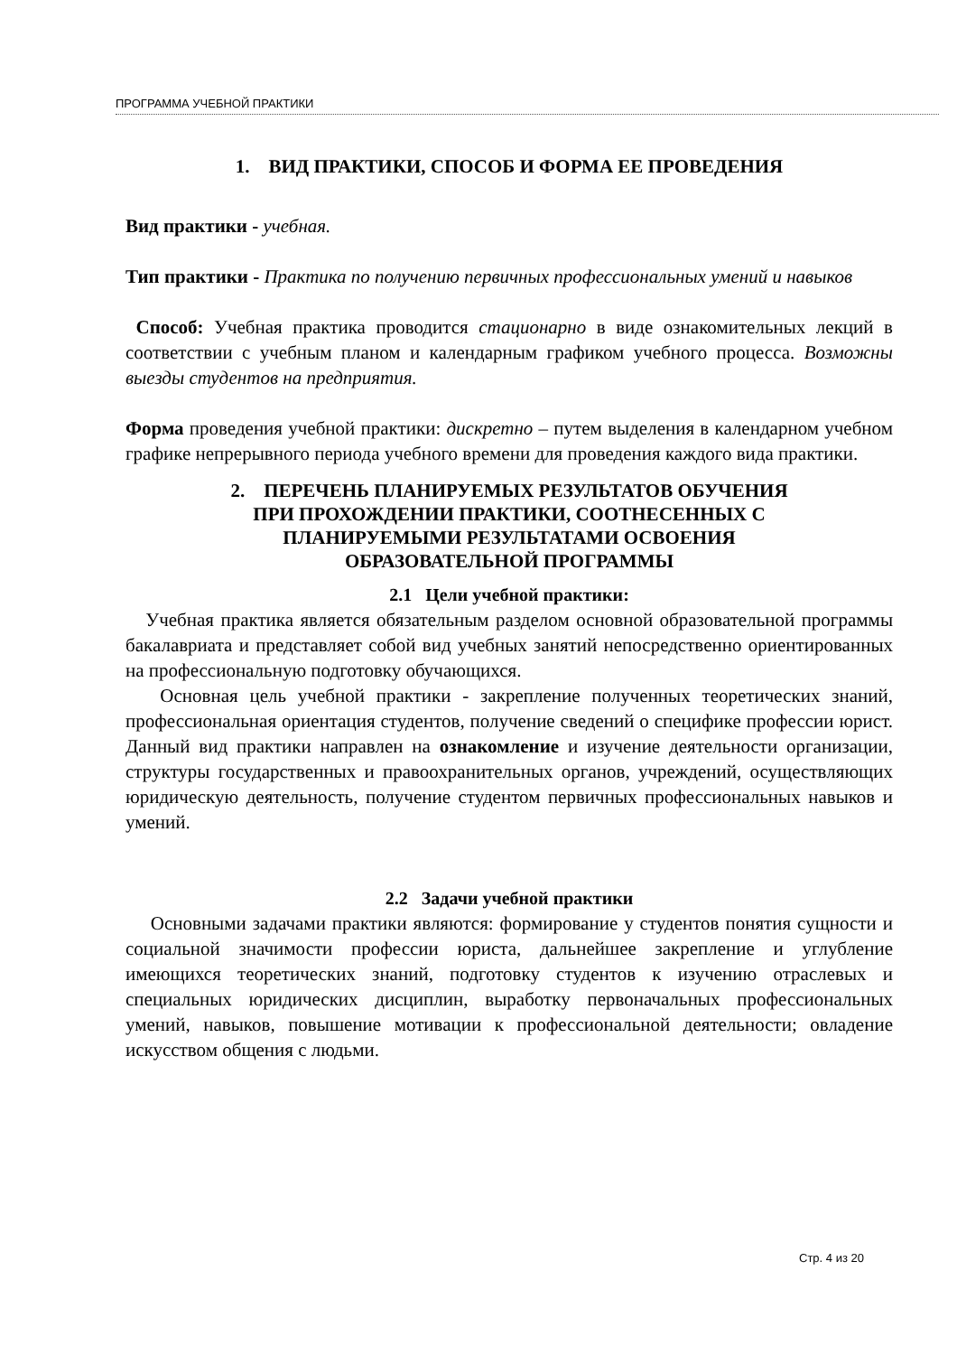ПРОГРАММА УЧЕБНОЙ ПРАКТИКИ
1. ВИД ПРАКТИКИ, СПОСОБ И ФОРМА ЕЕ ПРОВЕДЕНИЯ
Вид практики - учебная.
Тип практики - Практика по получению первичных профессиональных умений и навыков
Способ: Учебная практика проводится стационарно в виде ознакомительных лекций в соответствии с учебным планом и календарным графиком учебного процесса. Возможны выезды студентов на предприятия.
Форма проведения учебной практики: дискретно – путем выделения в календарном учебном графике непрерывного периода учебного времени для проведения каждого вида практики.
2. ПЕРЕЧЕНЬ ПЛАНИРУЕМЫХ РЕЗУЛЬТАТОВ ОБУЧЕНИЯ
ПРИ ПРОХОЖДЕНИИ ПРАКТИКИ, СООТНЕСЕННЫХ С
ПЛАНИРУЕМЫМИ РЕЗУЛЬТАТАМИ ОСВОЕНИЯ
ОБРАЗОВАТЕЛЬНОЙ ПРОГРАММЫ
2.1 Цели учебной практики:
Учебная практика является обязательным разделом основной образовательной программы бакалавриата и представляет собой вид учебных занятий непосредственно ориентированных на профессиональную подготовку обучающихся.
Основная цель учебной практики - закрепление полученных теоретических знаний, профессиональная ориентация студентов, получение сведений о специфике профессии юрист. Данный вид практики направлен на ознакомление и изучение деятельности организации, структуры государственных и правоохранительных органов, учреждений, осуществляющих юридическую деятельность, получение студентом первичных профессиональных навыков и умений.
2.2 Задачи учебной практики
Основными задачами практики являются: формирование у студентов понятия сущности и социальной значимости профессии юриста, дальнейшее закрепление и углубление имеющихся теоретических знаний, подготовку студентов к изучению отраслевых и специальных юридических дисциплин, выработку первоначальных профессиональных умений, навыков, повышение мотивации к профессиональной деятельности; овладение искусством общения с людьми.
Стр. 4 из 20